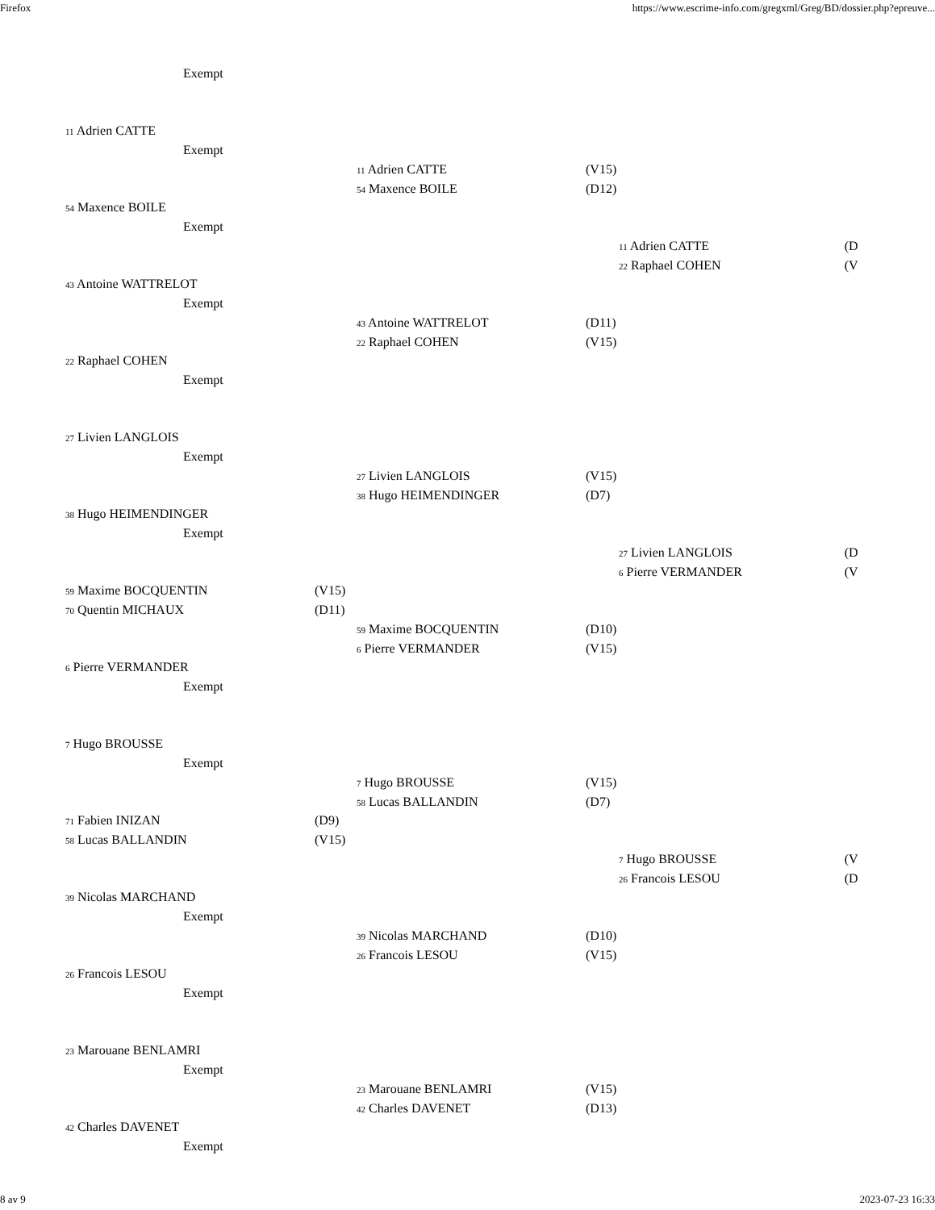Firefox https://www.escrime-info.com/gregxml/Greg/BD/dossier.php?epreuve...
Exempt
11 Adrien CATTE
Exempt
11 Adrien CATTE (V15)
54 Maxence BOILE (D12)
54 Maxence BOILE
Exempt
11 Adrien CATTE (D
22 Raphael COHEN (V
43 Antoine WATTRELOT
Exempt
43 Antoine WATTRELOT (D11)
22 Raphael COHEN (V15)
22 Raphael COHEN
Exempt
27 Livien LANGLOIS
Exempt
27 Livien LANGLOIS (V15)
38 Hugo HEIMENDINGER (D7)
38 Hugo HEIMENDINGER
Exempt
27 Livien LANGLOIS (D
6 Pierre VERMANDER (V
59 Maxime BOCQUENTIN (V15)
70 Quentin MICHAUX (D11)
59 Maxime BOCQUENTIN (D10)
6 Pierre VERMANDER (V15)
6 Pierre VERMANDER
Exempt
7 Hugo BROUSSE
Exempt
7 Hugo BROUSSE (V15)
58 Lucas BALLANDIN (D7)
71 Fabien INIZAN (D9)
58 Lucas BALLANDIN (V15)
7 Hugo BROUSSE (V
26 Francois LESOU (D
39 Nicolas MARCHAND
Exempt
39 Nicolas MARCHAND (D10)
26 Francois LESOU (V15)
26 Francois LESOU
Exempt
23 Marouane BENLAMRI
Exempt
23 Marouane BENLAMRI (V15)
42 Charles DAVENET (D13)
42 Charles DAVENET
Exempt
8 av 9 2023-07-23 16:33